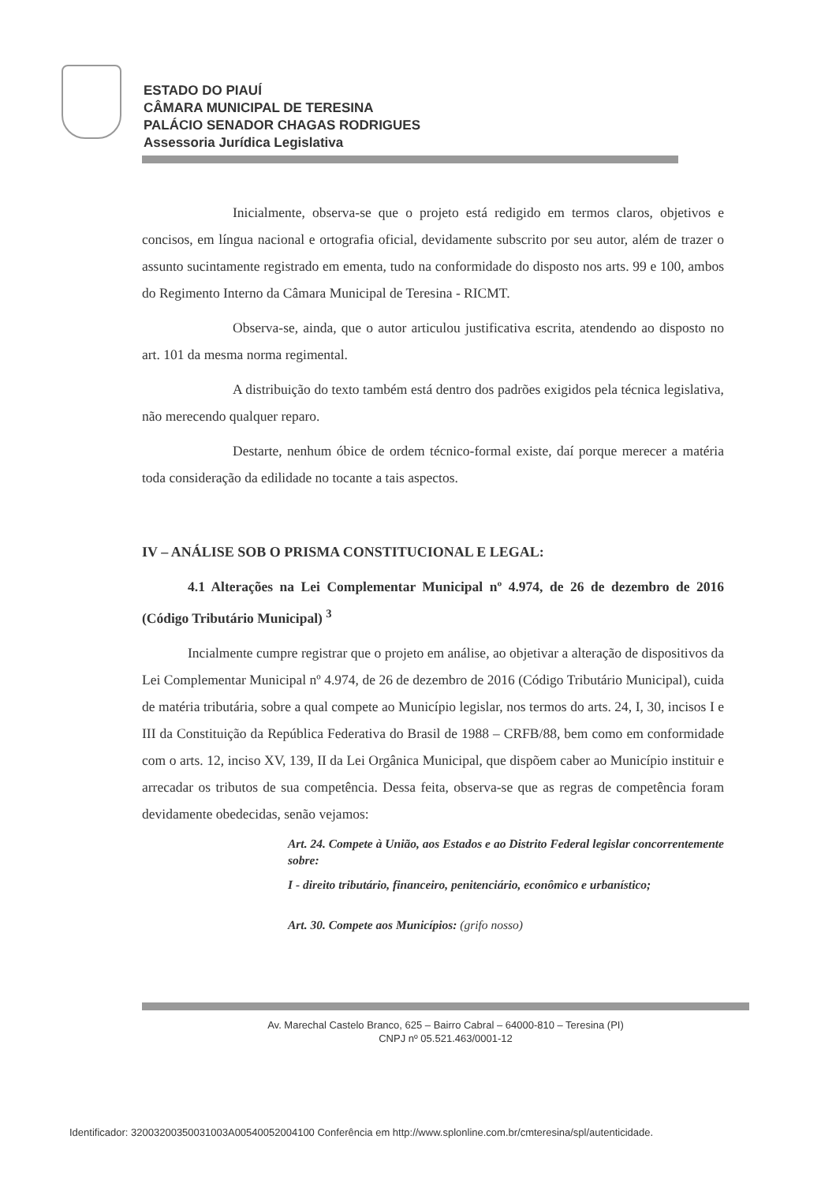ESTADO DO PIAUÍ
CÂMARA MUNICIPAL DE TERESINA
PALÁCIO SENADOR CHAGAS RODRIGUES
Assessoria Jurídica Legislativa
Inicialmente, observa-se que o projeto está redigido em termos claros, objetivos e concisos, em língua nacional e ortografia oficial, devidamente subscrito por seu autor, além de trazer o assunto sucintamente registrado em ementa, tudo na conformidade do disposto nos arts. 99 e 100, ambos do Regimento Interno da Câmara Municipal de Teresina - RICMT.
Observa-se, ainda, que o autor articulou justificativa escrita, atendendo ao disposto no art. 101 da mesma norma regimental.
A distribuição do texto também está dentro dos padrões exigidos pela técnica legislativa, não merecendo qualquer reparo.
Destarte, nenhum óbice de ordem técnico-formal existe, daí porque merecer a matéria toda consideração da edilidade no tocante a tais aspectos.
IV – ANÁLISE SOB O PRISMA CONSTITUCIONAL E LEGAL:
4.1 Alterações na Lei Complementar Municipal nº 4.974, de 26 de dezembro de 2016 (Código Tributário Municipal) <sup>3</sup>
Incialmente cumpre registrar que o projeto em análise, ao objetivar a alteração de dispositivos da Lei Complementar Municipal nº 4.974, de 26 de dezembro de 2016 (Código Tributário Municipal), cuida de matéria tributária, sobre a qual compete ao Município legislar, nos termos do arts. 24, I, 30, incisos I e III da Constituição da República Federativa do Brasil de 1988 – CRFB/88, bem como em conformidade com o arts. 12, inciso XV, 139, II da Lei Orgânica Municipal, que dispõem caber ao Município instituir e arrecadar os tributos de sua competência. Dessa feita, observa-se que as regras de competência foram devidamente obedecidas, senão vejamos:
Art. 24. Compete à União, aos Estados e ao Distrito Federal legislar concorrentemente sobre:
I - direito tributário, financeiro, penitenciário, econômico e urbanístico;
Art. 30. Compete aos Municípios: (grifo nosso)
Av. Marechal Castelo Branco, 625 – Bairro Cabral – 64000-810 – Teresina (PI)
CNPJ nº 05.521.463/0001-12
Identificador: 32003200350031003A00540052004100 Conferência em http://www.splonline.com.br/cmteresina/spl/autenticidade.